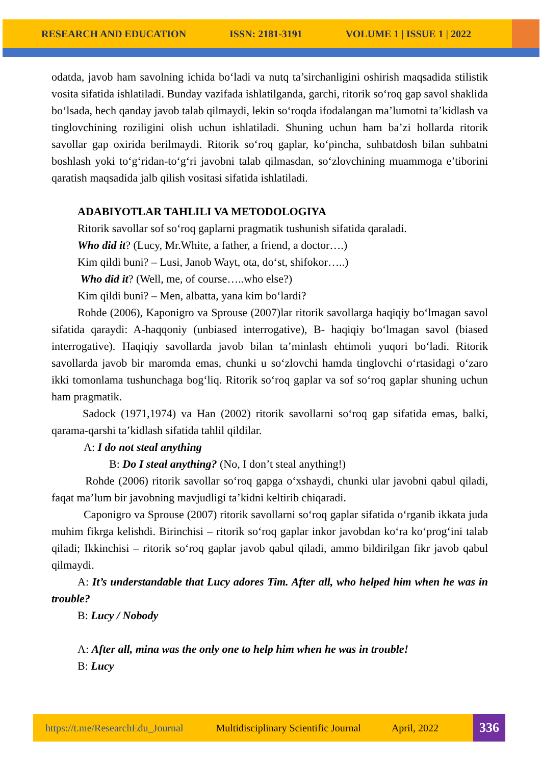RESEARCH AND EDUCATION ISSN: 2181-3191 VOLUME 1 | ISSUE 1 | 2022
odatda, javob ham savolning ichida bo‘ladi va nutq ta’sirchanligini oshirish maqsadida stilistik vosita sifatida ishlatiladi. Bunday vazifada ishlatilganda, garchi, ritorik so‘roq gap savol shaklida bo‘lsada, hech qanday javob talab qilmaydi, lekin so‘roqda ifodalangan ma’lumotni ta’kidlash va tinglovchining roziligini olish uchun ishlatiladi. Shuning uchun ham ba’zi hollarda ritorik savollar gap oxirida berilmaydi. Ritorik so‘roq gaplar, ko‘pincha, suhbatdosh bilan suhbatni boshlash yoki to‘g‘ridan-to‘g‘ri javobni talab qilmasdan, so‘zlovchining muammoga e’tiborini qaratish maqsadida jalb qilish vositasi sifatida ishlatiladi.
ADABIYOTLAR TAHLILI VA METODOLOGIYA
Ritorik savollar sof so‘roq gaplarni pragmatik tushunish sifatida qaraladi.
Who did it? (Lucy, Mr.White, a father, a friend, a doctor….)
Kim qildi buni? – Lusi, Janob Wayt, ota, do‘st, shifokor…..)
Who did it? (Well, me, of course…..who else?)
Kim qildi buni? – Men, albatta, yana kim bo‘lardi?
Rohde (2006), Kaponigro va Sprouse (2007)lar ritorik savollarga haqiqiy bo‘lmagan savol sifatida qaraydi: A-haqqoniy (unbiased interrogative), B- haqiqiy bo‘lmagan savol (biased interrogative). Haqiqiy savollarda javob bilan ta’minlash ehtimoli yuqori bo‘ladi. Ritorik savollarda javob bir maromda emas, chunki u so‘zlovchi hamda tinglovchi o‘rtasidagi o‘zaro ikki tomonlama tushunchaga bog‘liq. Ritorik so‘roq gaplar va sof so‘roq gaplar shuning uchun ham pragmatik.
Sadock (1971,1974) va Han (2002) ritorik savollarni so‘roq gap sifatida emas, balki, qarama-qarshi ta’kidlash sifatida tahlil qildilar.
A: I do not steal anything
B: Do I steal anything? (No, I don’t steal anything!)
Rohde (2006) ritorik savollar so‘roq gapga o‘xshaydi, chunki ular javobni qabul qiladi, faqat ma’lum bir javobning mavjudligi ta’kidni keltirib chiqaradi.
Caponigro va Sprouse (2007) ritorik savollarni so‘roq gaplar sifatida o‘rganib ikkata juda muhim fikrga kelishdi. Birinchisi – ritorik so‘roq gaplar inkor javobdan ko‘ra ko‘prog‘ini talab qiladi; Ikkinchisi – ritorik so‘roq gaplar javob qabul qiladi, ammo bildirilgan fikr javob qabul qilmaydi.
A: It’s understandable that Lucy adores Tim. After all, who helped him when he was in trouble?
B: Lucy / Nobody
A: After all, mina was the only one to help him when he was in trouble!
B: Lucy
https://t.me/ResearchEdu_Journal Multidisciplinary Scientific Journal April, 2022 336